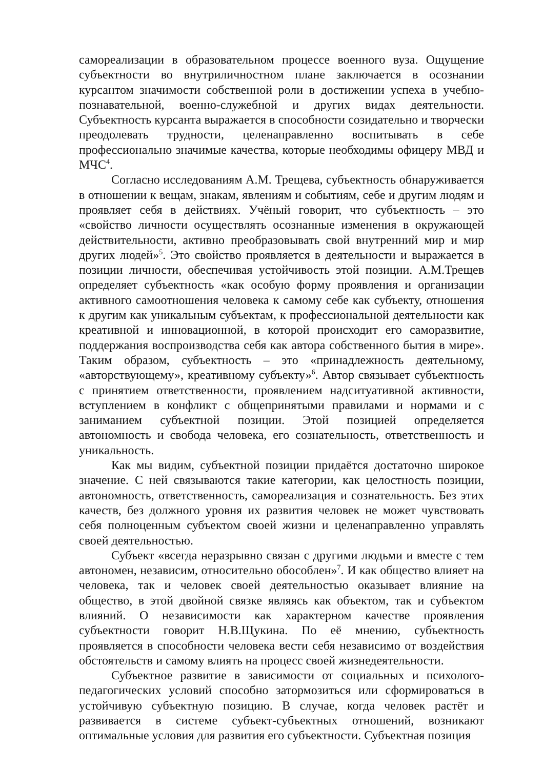самореализации в образовательном процессе военного вуза. Ощущение субъектности во внутриличностном плане заключается в осознании курсантом значимости собственной роли в достижении успеха в учебно-познавательной, военно-служебной и других видах деятельности. Субъектность курсанта выражается в способности созидательно и творчески преодолевать трудности, целенаправленно воспитывать в себе профессионально значимые качества, которые необходимы офицеру МВД и МЧС<sup>4</sup>.
Согласно исследованиям А.М. Трещева, субъектность обнаруживается в отношении к вещам, знакам, явлениям и событиям, себе и другим людям и проявляет себя в действиях. Учёный говорит, что субъектность – это «свойство личности осуществлять осознанные изменения в окружающей действительности, активно преобразовывать свой внутренний мир и мир других людей»<sup>5</sup>. Это свойство проявляется в деятельности и выражается в позиции личности, обеспечивая устойчивость этой позиции. А.М.Трещев определяет субъектность «как особую форму проявления и организации активного самоотношения человека к самому себе как субъекту, отношения к другим как уникальным субъектам, к профессиональной деятельности как креативной и инновационной, в которой происходит его саморазвитие, поддержания воспроизводства себя как автора собственного бытия в мире». Таким образом, субъектность – это «принадлежность деятельному, «авторствующему», креативному субъекту»<sup>6</sup>. Автор связывает субъектность с принятием ответственности, проявлением надситуативной активности, вступлением в конфликт с общепринятыми правилами и нормами и с заниманием субъектной позиции. Этой позицией определяется автономность и свобода человека, его сознательность, ответственность и уникальность.
Как мы видим, субъектной позиции придаётся достаточно широкое значение. С ней связываются такие категории, как целостность позиции, автономность, ответственность, самореализация и сознательность. Без этих качеств, без должного уровня их развития человек не может чувствовать себя полноценным субъектом своей жизни и целенаправленно управлять своей деятельностью.
Субъект «всегда неразрывно связан с другими людьми и вместе с тем автономен, независим, относительно обособлен»<sup>7</sup>. И как общество влияет на человека, так и человек своей деятельностью оказывает влияние на общество, в этой двойной связке являясь как объектом, так и субъектом влияний. О независимости как характерном качестве проявления субъектности говорит Н.В.Щукина. По её мнению, субъектность проявляется в способности человека вести себя независимо от воздействия обстоятельств и самому влиять на процесс своей жизнедеятельности.
Субъектное развитие в зависимости от социальных и психолого-педагогических условий способно затормозиться или сформироваться в устойчивую субъектную позицию. В случае, когда человек растёт и развивается в системе субъект-субъектных отношений, возникают оптимальные условия для развития его субъектности. Субъектная позиция